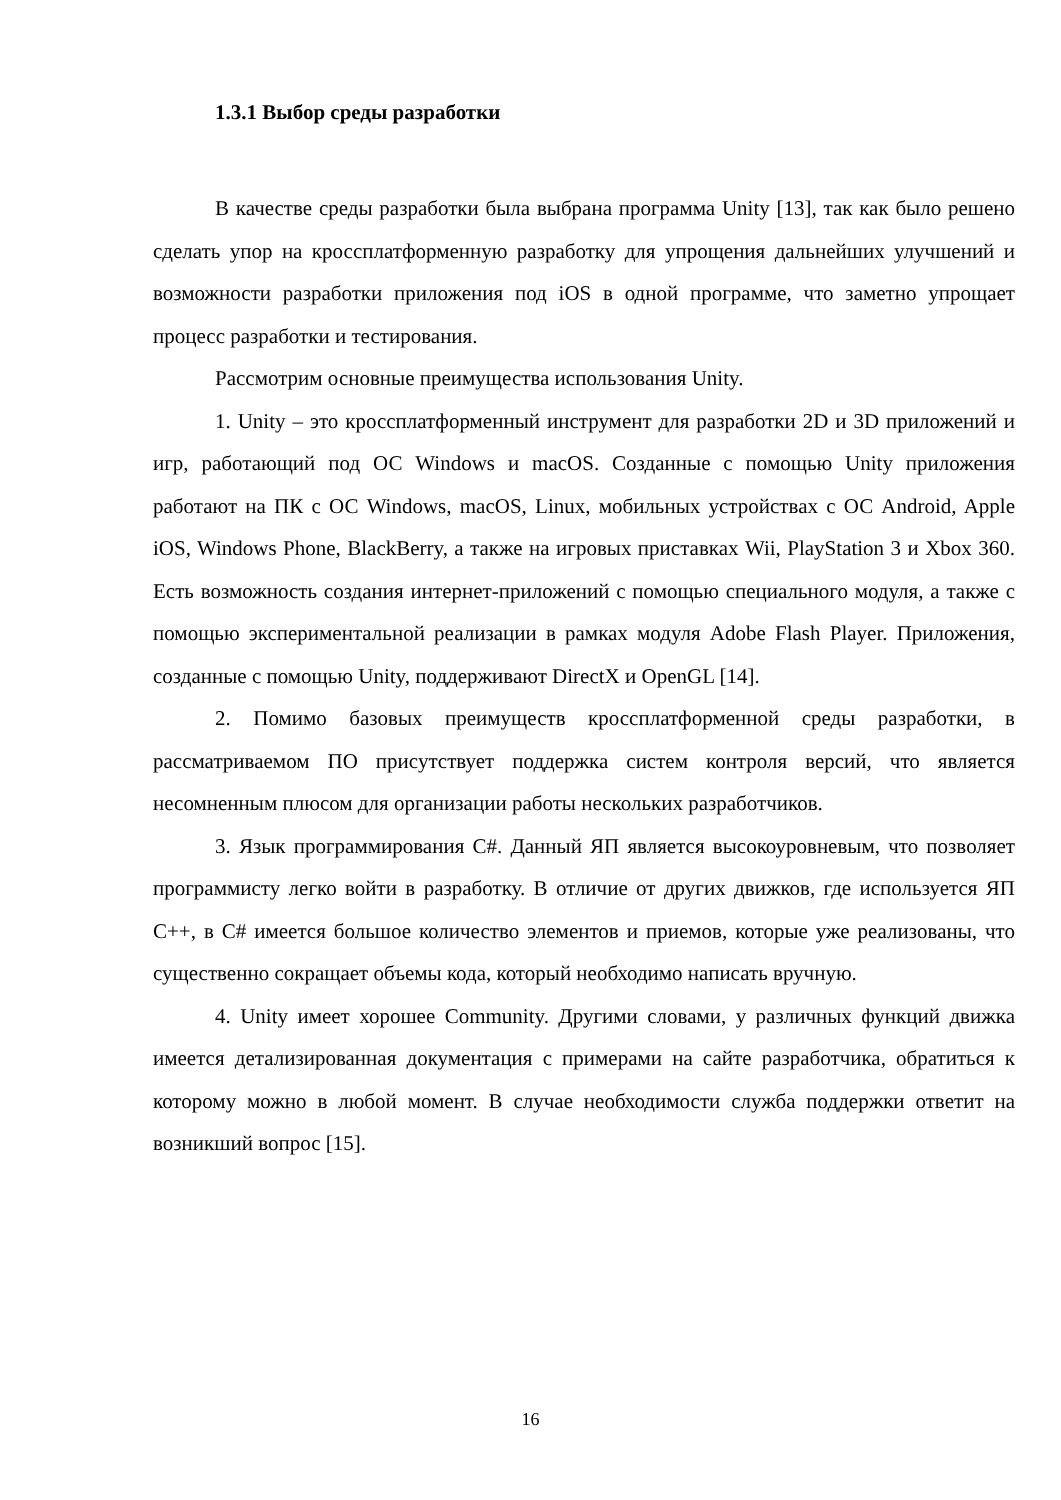1.3.1 Выбор среды разработки
В качестве среды разработки была выбрана программа Unity [13], так как было решено сделать упор на кроссплатформенную разработку для упрощения дальнейших улучшений и возможности разработки приложения под iOS в одной программе, что заметно упрощает процесс разработки и тестирования.
Рассмотрим основные преимущества использования Unity.
1. Unity – это кроссплатформенный инструмент для разработки 2D и 3D приложений и игр, работающий под ОС Windows и macOS. Созданные с помощью Unity приложения работают на ПК с ОС Windows, macOS, Linux, мобильных устройствах с ОС Android, Apple iOS, Windows Phone, BlackBerry, а также на игровых приставках Wii, PlayStation 3 и Xbox 360. Есть возможность создания интернет-приложений с помощью специального модуля, а также с помощью экспериментальной реализации в рамках модуля Adobe Flash Player. Приложения, созданные с помощью Unity, поддерживают DirectX и OpenGL [14].
2. Помимо базовых преимуществ кроссплатформенной среды разработки, в рассматриваемом ПО присутствует поддержка систем контроля версий, что является несомненным плюсом для организации работы нескольких разработчиков.
3. Язык программирования C#. Данный ЯП является высокоуровневым, что позволяет программисту легко войти в разработку. В отличие от других движков, где используется ЯП C++, в C# имеется большое количество элементов и приемов, которые уже реализованы, что существенно сокращает объемы кода, который необходимо написать вручную.
4. Unity имеет хорошее Community. Другими словами, у различных функций движка имеется детализированная документация с примерами на сайте разработчика, обратиться к которому можно в любой момент. В случае необходимости служба поддержки ответит на возникший вопрос [15].
16